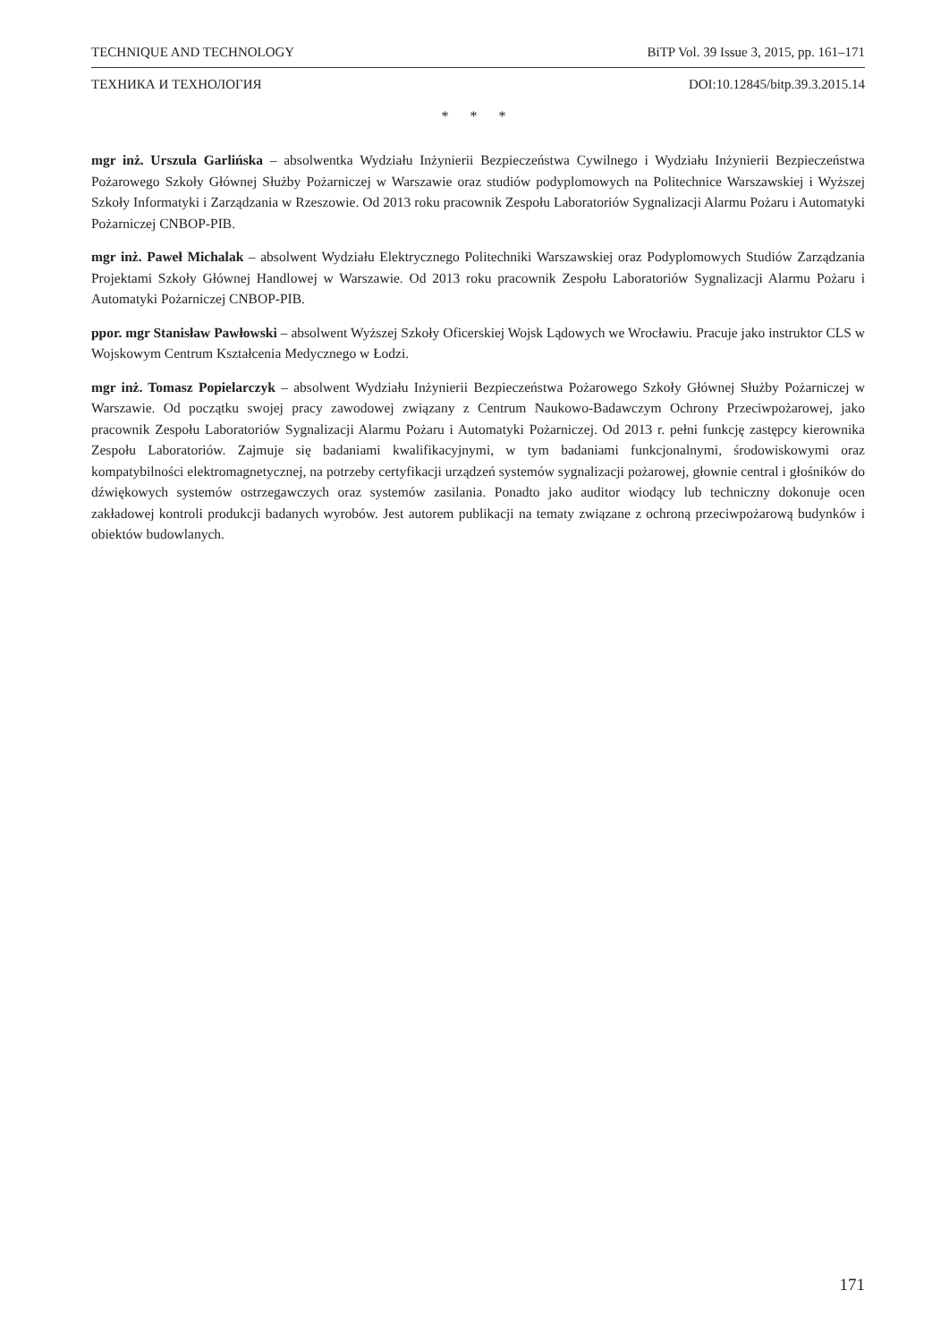TECHNIQUE AND TECHNOLOGY BiTP Vol. 39 Issue 3, 2015, pp. 161–171
ТЕХНИКА И ТЕХНОЛОГИЯ DOI:10.12845/bitp.39.3.2015.14
* * *
mgr inż. Urszula Garlińska – absolwentka Wydziału Inżynierii Bezpieczeństwa Cywilnego i Wydziału Inżynierii Bezpieczeństwa Pożarowego Szkoły Głównej Służby Pożarniczej w Warszawie oraz studiów podyplomowych na Politechnice Warszawskiej i Wyższej Szkoły Informatyki i Zarządzania w Rzeszowie. Od 2013 roku pracownik Zespołu Laboratoriów Sygnalizacji Alarmu Pożaru i Automatyki Pożarniczej CNBOP-PIB.
mgr inż. Paweł Michalak – absolwent Wydziału Elektrycznego Politechniki Warszawskiej oraz Podyplomowych Studiów Zarządzania Projektami Szkoły Głównej Handlowej w Warszawie. Od 2013 roku pracownik Zespołu Laboratoriów Sygnalizacji Alarmu Pożaru i Automatyki Pożarniczej CNBOP-PIB.
ppor. mgr Stanisław Pawłowski – absolwent Wyższej Szkoły Oficerskiej Wojsk Lądowych we Wrocławiu. Pracuje jako instruktor CLS w Wojskowym Centrum Kształcenia Medycznego w Łodzi.
mgr inż. Tomasz Popielarczyk – absolwent Wydziału Inżynierii Bezpieczeństwa Pożarowego Szkoły Głównej Służby Pożarniczej w Warszawie. Od początku swojej pracy zawodowej związany z Centrum Naukowo-Badawczym Ochrony Przeciwpożarowej, jako pracownik Zespołu Laboratoriów Sygnalizacji Alarmu Pożaru i Automatyki Pożarniczej. Od 2013 r. pełni funkcję zastępcy kierownika Zespołu Laboratoriów. Zajmuje się badaniami kwalifikacyjnymi, w tym badaniami funkcjonalnymi, środowiskowymi oraz kompatybilności elektromagnetycznej, na potrzeby certyfikacji urządzeń systemów sygnalizacji pożarowej, głownie central i głośników do dźwiękowych systemów ostrzegawczych oraz systemów zasilania. Ponadto jako auditor wiodący lub techniczny dokonuje ocen zakładowej kontroli produkcji badanych wyrobów. Jest autorem publikacji na tematy związane z ochroną przeciwpożarową budynków i obiektów budowlanych.
171